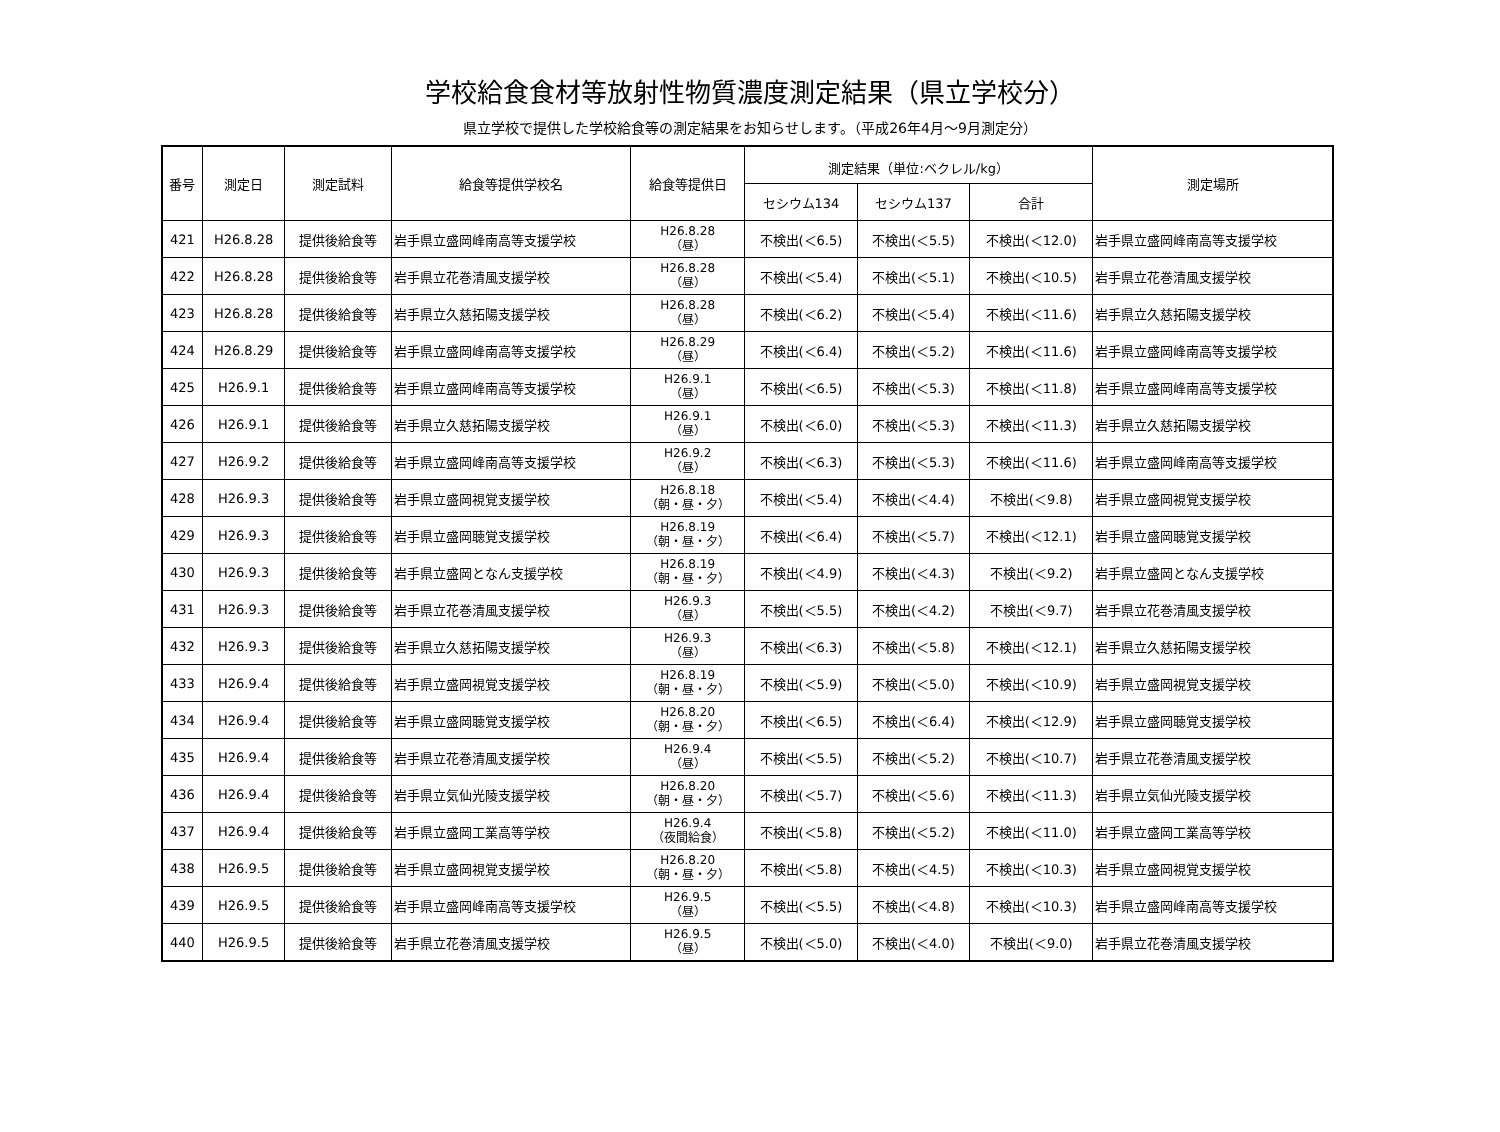学校給食食材等放射性物質濃度測定結果（県立学校分）
県立学校で提供した学校給食等の測定結果をお知らせします。（平成26年4月～9月測定分）
| 番号 | 測定日 | 測定試料 | 給食等提供学校名 | 給食等提供日 | 測定結果（単位:ベクレル/kg） | | | 測定場所 |
| --- | --- | --- | --- | --- | --- | --- | --- | --- |
| | | | | | セシウム134 | セシウム137 | 合計 | |
| 421 | H26.8.28 | 提供後給食等 | 岩手県立盛岡峰南高等支援学校 | H26.8.28 （昼） | 不検出(＜6.5) | 不検出(＜5.5) | 不検出(＜12.0) | 岩手県立盛岡峰南高等支援学校 |
| 422 | H26.8.28 | 提供後給食等 | 岩手県立花巻清風支援学校 | H26.8.28 （昼） | 不検出(＜5.4) | 不検出(＜5.1) | 不検出(＜10.5) | 岩手県立花巻清風支援学校 |
| 423 | H26.8.28 | 提供後給食等 | 岩手県立久慈拓陽支援学校 | H26.8.28 （昼） | 不検出(＜6.2) | 不検出(＜5.4) | 不検出(＜11.6) | 岩手県立久慈拓陽支援学校 |
| 424 | H26.8.29 | 提供後給食等 | 岩手県立盛岡峰南高等支援学校 | H26.8.29 （昼） | 不検出(＜6.4) | 不検出(＜5.2) | 不検出(＜11.6) | 岩手県立盛岡峰南高等支援学校 |
| 425 | H26.9.1 | 提供後給食等 | 岩手県立盛岡峰南高等支援学校 | H26.9.1 （昼） | 不検出(＜6.5) | 不検出(＜5.3) | 不検出(＜11.8) | 岩手県立盛岡峰南高等支援学校 |
| 426 | H26.9.1 | 提供後給食等 | 岩手県立久慈拓陽支援学校 | H26.9.1 （昼） | 不検出(＜6.0) | 不検出(＜5.3) | 不検出(＜11.3) | 岩手県立久慈拓陽支援学校 |
| 427 | H26.9.2 | 提供後給食等 | 岩手県立盛岡峰南高等支援学校 | H26.9.2 （昼） | 不検出(＜6.3) | 不検出(＜5.3) | 不検出(＜11.6) | 岩手県立盛岡峰南高等支援学校 |
| 428 | H26.9.3 | 提供後給食等 | 岩手県立盛岡視覚支援学校 | H26.8.18 （朝・昼・夕） | 不検出(＜5.4) | 不検出(＜4.4) | 不検出(＜9.8) | 岩手県立盛岡視覚支援学校 |
| 429 | H26.9.3 | 提供後給食等 | 岩手県立盛岡聴覚支援学校 | H26.8.19 （朝・昼・夕） | 不検出(＜6.4) | 不検出(＜5.7) | 不検出(＜12.1) | 岩手県立盛岡聴覚支援学校 |
| 430 | H26.9.3 | 提供後給食等 | 岩手県立盛岡となん支援学校 | H26.8.19 （朝・昼・夕） | 不検出(＜4.9) | 不検出(＜4.3) | 不検出(＜9.2) | 岩手県立盛岡となん支援学校 |
| 431 | H26.9.3 | 提供後給食等 | 岩手県立花巻清風支援学校 | H26.9.3 （昼） | 不検出(＜5.5) | 不検出(＜4.2) | 不検出(＜9.7) | 岩手県立花巻清風支援学校 |
| 432 | H26.9.3 | 提供後給食等 | 岩手県立久慈拓陽支援学校 | H26.9.3 （昼） | 不検出(＜6.3) | 不検出(＜5.8) | 不検出(＜12.1) | 岩手県立久慈拓陽支援学校 |
| 433 | H26.9.4 | 提供後給食等 | 岩手県立盛岡視覚支援学校 | H26.8.19 （朝・昼・夕） | 不検出(＜5.9) | 不検出(＜5.0) | 不検出(＜10.9) | 岩手県立盛岡視覚支援学校 |
| 434 | H26.9.4 | 提供後給食等 | 岩手県立盛岡聴覚支援学校 | H26.8.20 （朝・昼・夕） | 不検出(＜6.5) | 不検出(＜6.4) | 不検出(＜12.9) | 岩手県立盛岡聴覚支援学校 |
| 435 | H26.9.4 | 提供後給食等 | 岩手県立花巻清風支援学校 | H26.9.4 （昼） | 不検出(＜5.5) | 不検出(＜5.2) | 不検出(＜10.7) | 岩手県立花巻清風支援学校 |
| 436 | H26.9.4 | 提供後給食等 | 岩手県立気仙光陵支援学校 | H26.8.20 （朝・昼・夕） | 不検出(＜5.7) | 不検出(＜5.6) | 不検出(＜11.3) | 岩手県立気仙光陵支援学校 |
| 437 | H26.9.4 | 提供後給食等 | 岩手県立盛岡工業高等学校 | H26.9.4 （夜間給食） | 不検出(＜5.8) | 不検出(＜5.2) | 不検出(＜11.0) | 岩手県立盛岡工業高等学校 |
| 438 | H26.9.5 | 提供後給食等 | 岩手県立盛岡視覚支援学校 | H26.8.20 （朝・昼・夕） | 不検出(＜5.8) | 不検出(＜4.5) | 不検出(＜10.3) | 岩手県立盛岡視覚支援学校 |
| 439 | H26.9.5 | 提供後給食等 | 岩手県立盛岡峰南高等支援学校 | H26.9.5 （昼） | 不検出(＜5.5) | 不検出(＜4.8) | 不検出(＜10.3) | 岩手県立盛岡峰南高等支援学校 |
| 440 | H26.9.5 | 提供後給食等 | 岩手県立花巻清風支援学校 | H26.9.5 （昼） | 不検出(＜5.0) | 不検出(＜4.0) | 不検出(＜9.0) | 岩手県立花巻清風支援学校 |